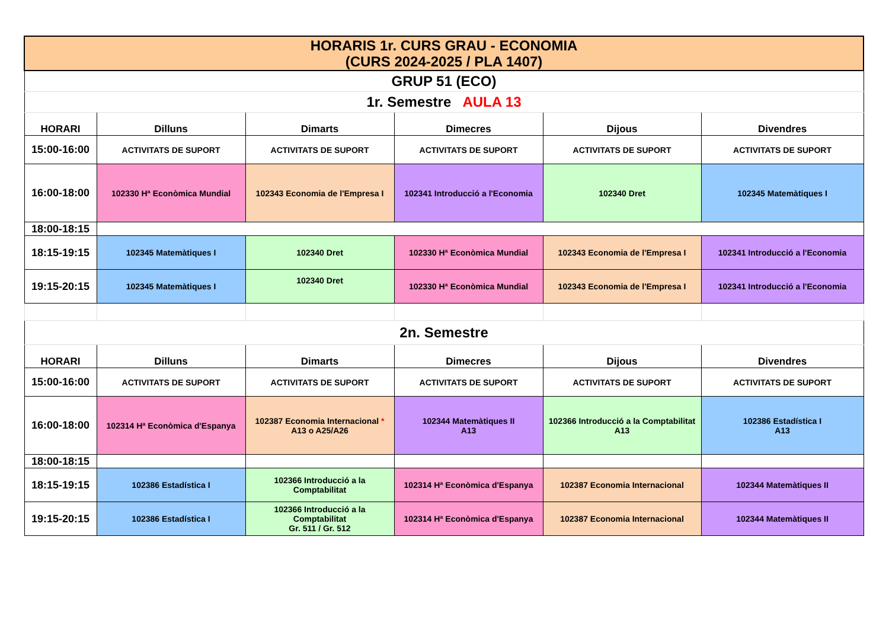| HORARIS 1r. CURS GRAU - ECONOMIA (CURS 2024-2025 / PLA 1407) | | | | | |
| GRUP 51 (ECO) | | | | | |
| 1r. Semestre AULA 13 | | | | | |
| HORARI | Dilluns | Dimarts | Dimecres | Dijous | Divendres |
| 15:00-16:00 | ACTIVITATS DE SUPORT | ACTIVITATS DE SUPORT | ACTIVITATS DE SUPORT | ACTIVITATS DE SUPORT | ACTIVITATS DE SUPORT |
| 16:00-18:00 | 102330 Hª Econòmica Mundial | 102343 Economia de l'Empresa I | 102341 Introducció a l'Economia | 102340 Dret | 102345 Matemàtiques I |
| 18:00-18:15 | | | | | |
| 18:15-19:15 | 102345 Matemàtiques I | 102340 Dret | 102330 Hª Econòmica Mundial | 102343 Economia de l'Empresa I | 102341 Introducció a l'Economia |
| 19:15-20:15 | 102345 Matemàtiques I | 102340 Dret | 102330 Hª Econòmica Mundial | 102343 Economia de l'Empresa I | 102341 Introducció a l'Economia |
| 2n. Semestre | | | | | |
| HORARI | Dilluns | Dimarts | Dimecres | Dijous | Divendres |
| 15:00-16:00 | ACTIVITATS DE SUPORT | ACTIVITATS DE SUPORT | ACTIVITATS DE SUPORT | ACTIVITATS DE SUPORT | ACTIVITATS DE SUPORT |
| 16:00-18:00 | 102314 Hª Econòmica d'Espanya | 102387 Economia Internacional * A13 o A25/A26 | 102344 Matemàtiques II A13 | 102366 Introducció a la Comptabilitat A13 | 102386 Estadística I A13 |
| 18:00-18:15 | | | | | |
| 18:15-19:15 | 102386 Estadística I | 102366 Introducció a la Comptabilitat | 102314 Hª Econòmica d'Espanya | 102387 Economia Internacional | 102344 Matemàtiques II |
| 19:15-20:15 | 102386 Estadística I | 102366 Introducció a la Comptabilitat Gr. 511 / Gr. 512 | 102314 Hª Econòmica d'Espanya | 102387 Economia Internacional | 102344 Matemàtiques II |